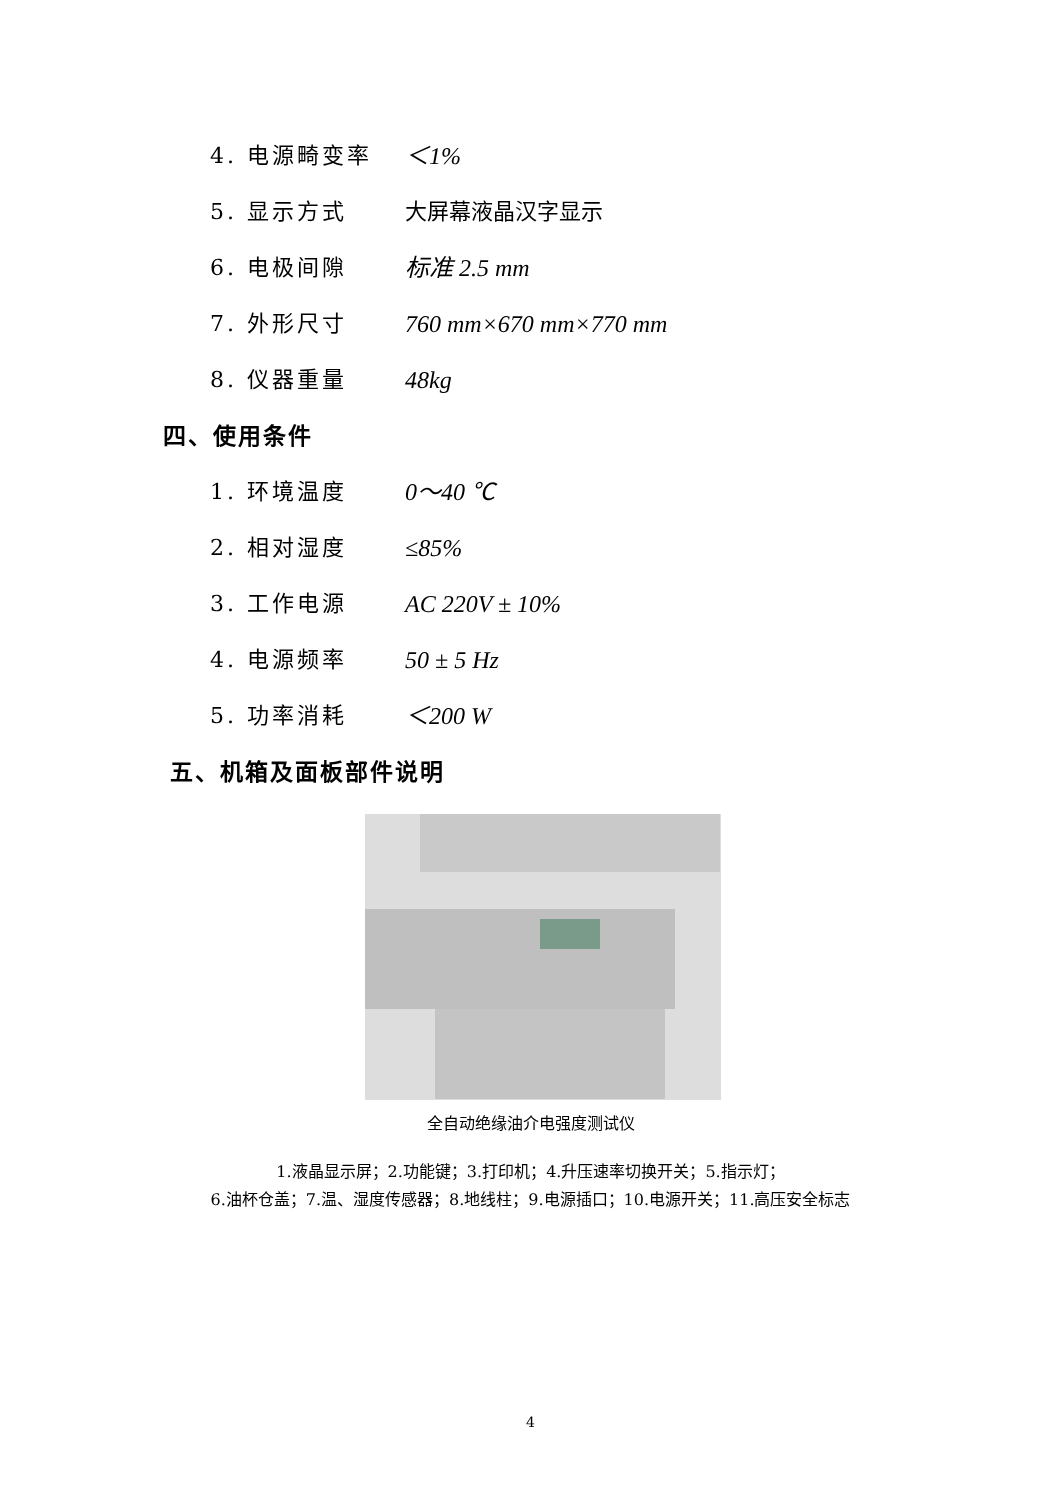4. 电源畸变率 ＜1%
5. 显示方式 大屏幕液晶汉字显示
6. 电极间隙 标准 2.5 mm
7. 外形尺寸 760 mm×670 mm×770 mm
8. 仪器重量 48kg
四、使用条件
1. 环境温度 0～40 ℃
2. 相对湿度 ≤85%
3. 工作电源 AC 220V ± 10%
4. 电源频率 50 ± 5 Hz
5. 功率消耗 ＜200 W
五、机箱及面板部件说明
全自动绝缘油介电强度测试仪
1.液晶显示屏；2.功能键；3.打印机；4.升压速率切换开关；5.指示灯；
6.油杯仓盖；7.温、湿度传感器；8.地线柱；9.电源插口；10.电源开关；11.高压安全标志
4